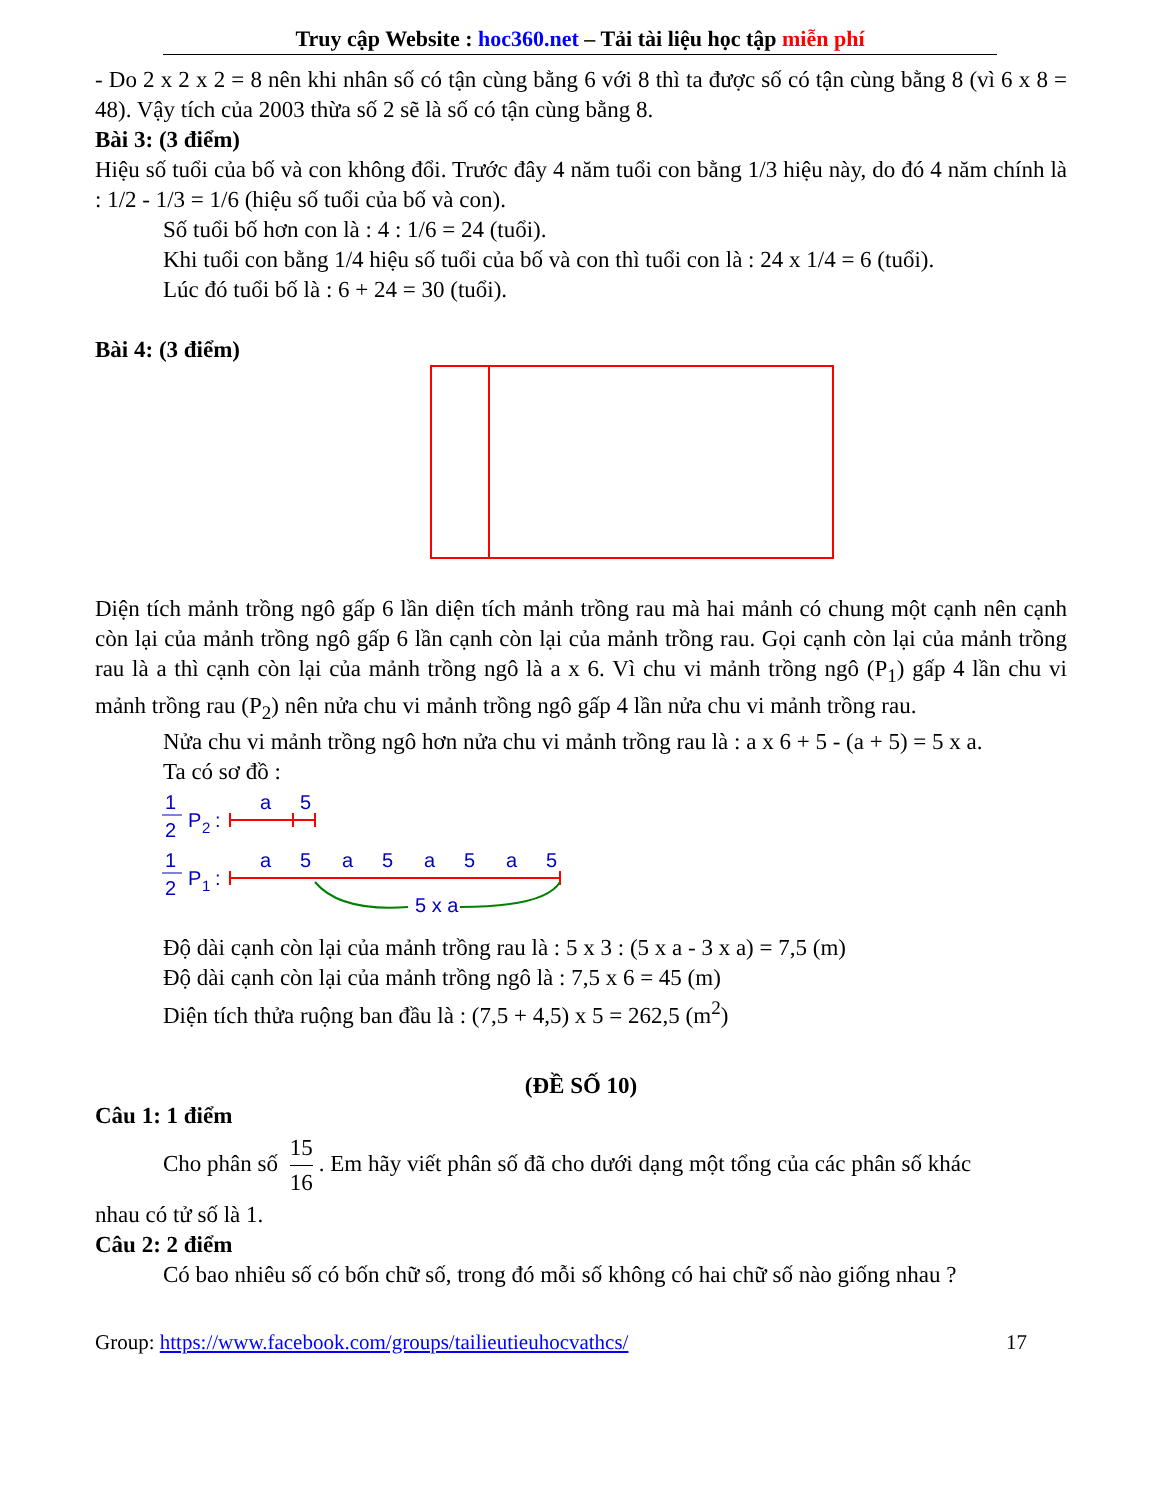Truy cập Website : hoc360.net – Tải tài liệu học tập miễn phí
- Do 2 x 2 x 2 = 8 nên khi nhân số có tận cùng bằng 6 với 8 thì ta được số có tận cùng bằng 8 (vì 6 x 8 = 48). Vậy tích của 2003 thừa số 2 sẽ là số có tận cùng bằng 8.
Bài 3: (3 điểm)
Hiệu số tuổi của bố và con không đổi. Trước đây 4 năm tuổi con bằng 1/3 hiệu này, do đó 4 năm chính là : 1/2 - 1/3 = 1/6 (hiệu số tuổi của bố và con).
Số tuổi bố hơn con là : 4 : 1/6 = 24 (tuổi).
Khi tuổi con bằng 1/4 hiệu số tuổi của bố và con thì tuổi con là : 24 x 1/4 = 6 (tuổi).
Lúc đó tuổi bố là : 6 + 24 = 30 (tuổi).
Bài 4: (3 điểm)
Diện tích mảnh trồng ngô gấp 6 lần diện tích mảnh trồng rau mà hai mảnh có chung một cạnh nên cạnh còn lại của mảnh trồng ngô gấp 6 lần cạnh còn lại của mảnh trồng rau. Gọi cạnh còn lại của mảnh trồng rau là a thì cạnh còn lại của mảnh trồng ngô là a x 6. Vì chu vi mảnh trồng ngô (P<sub>1</sub>) gấp 4 lần chu vi mảnh trồng rau (P<sub>2</sub>) nên nửa chu vi mảnh trồng ngô gấp 4 lần nửa chu vi mảnh trồng rau.
Nửa chu vi mảnh trồng ngô hơn nửa chu vi mảnh trồng rau là : a x 6 + 5 - (a + 5) = 5 x a.
Ta có sơ đồ :
1
2
P
2
:
1
2
P
1
:
a
5
a
5
a
5
a
5
a
5
5 x a
Độ dài cạnh còn lại của mảnh trồng rau là : 5 x 3 : (5 x a - 3 x a) = 7,5 (m)
Độ dài cạnh còn lại của mảnh trồng ngô là : 7,5 x 6 = 45 (m)
Diện tích thửa ruộng ban đầu là : (7,5 + 4,5) x 5 = 262,5 (m<sup>2</sup>)
(ĐỀ SỐ 10)
Câu 1: 1 điểm
Cho phân số 15 16. Em hãy viết phân số đã cho dưới dạng một tổng của các phân số khác
nhau có tử số là 1.
Câu 2: 2 điểm
Có bao nhiêu số có bốn chữ số, trong đó mỗi số không có hai chữ số nào giống nhau ?
Group: https://www.facebook.com/groups/tailieutieuhocvathcs/ 17